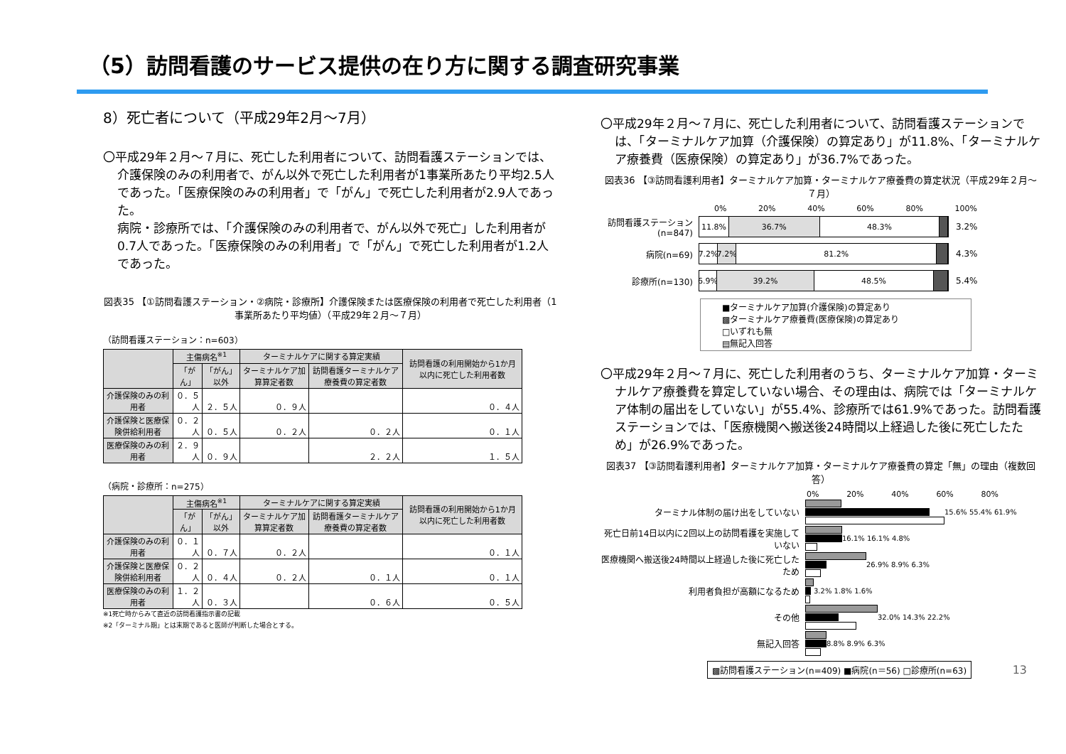（5）訪問看護のサービス提供の在り方に関する調査研究事業
8）死亡者について（平成29年2月～7月）
〇平成29年２月～７月に、死亡した利用者について、訪問看護ステーションでは、介護保険のみの利用者で、がん以外で死亡した利用者が1事業所あたり平均2.5人であった。「医療保険のみの利用者」で「がん」で死亡した利用者が2.9人であった。
病院・診療所では、「介護保険のみの利用者で、がん以外で死亡」した利用者が0.7人であった。「医療保険のみの利用者」で「がん」で死亡した利用者が1.2人であった。
図表35 【①訪問看護ステーション・②病院・診療所】介護保険または医療保険の利用者で死亡した利用者（1事業所あたり平均値）（平成29年２月～７月）
（訪問看護ステーション：n=603）
| | 主傷病名<sup>※1</sup> | | ターミナルケアに関する算定実績 | | 訪問看護の利用開始から1か月以内に死亡した利用者数 |
| --- | --- | --- | --- | --- | --- |
| | 「がん」 | 「がん」以外 | ターミナルケア加算算定者数 | 訪問看護ターミナルケア療養費の算定者数 | |
| 介護保険のみの利用者 | ０．５人 | ２．５人 | ０．９人 | | ０．４人 |
| 介護保険と医療保険併給利用者 | ０．２人 | ０．５人 | ０．２人 | ０．２人 | ０．１人 |
| 医療保険のみの利用者 | ２．９人 | ０．９人 | | ２．２人 | １．５人 |
（病院・診療所：n=275）
| | 主傷病名<sup>※1</sup> | | ターミナルケアに関する算定実績 | | 訪問看護の利用開始から1か月以内に死亡した利用者数 |
| --- | --- | --- | --- | --- | --- |
| | 「がん」 | 「がん」以外 | ターミナルケア加算算定者数 | 訪問看護ターミナルケア療養費の算定者数 | |
| 介護保険のみの利用者 | ０．１人 | ０．７人 | ０．２人 | | ０．１人 |
| 介護保険と医療保険併給利用者 | ０．２人 | ０．４人 | ０．２人 | ０．１人 | ０．１人 |
| 医療保険のみの利用者 | １．２人 | ０．３人 | | ０．６人 | ０．５人 |
※1死亡時からみて直近の訪問看護指示書の記載
※2「ターミナル期」とは末期であると医師が判断した場合とする。
〇平成29年２月～７月に、死亡した利用者について、訪問看護ステーションでは、「ターミナルケア加算（介護保険）の算定あり」が11.8%、「ターミナルケア療養費（医療保険）の算定あり」が36.7%であった。
図表36 【③訪問看護利用者】ターミナルケア加算・ターミナルケア療養費の算定状況（平成29年２月～７月）
0% 20% 40% 60% 80% 100%
訪問看護ステーション(n=847)
11.8% 36.7% 48.3%
3.2%
病院(n=69)
7.2% 7.2% 81.2%
4.3%
診療所(n=130)
6.9% 39.2% 48.5%
5.4%
■ターミナルケア加算(介護保険)の算定あり
▩ターミナルケア療養費(医療保険)の算定あり
□いずれも無
▤無記入回答
〇平成29年２月～７月に、死亡した利用者のうち、ターミナルケア加算・ターミナルケア療養費を算定していない場合、その理由は、病院では「ターミナルケア体制の届出をしていない」が55.4%、診療所では61.9%であった。訪問看護ステーションでは、「医療機関へ搬送後24時間以上経過した後に死亡したため」が26.9%であった。
図表37 【③訪問看護利用者】ターミナルケア加算・ターミナルケア療養費の算定「無」の理由（複数回答）
0% 20% 40% 60% 80%
ターミナル体制の届け出をしていない
15.6% 55.4% 61.9%
死亡日前14日以内に2回以上の訪問看護を実施していない
16.1% 16.1% 4.8%
医療機関へ搬送後24時間以上経過した後に死亡したため
26.9% 8.9% 6.3%
利用者負担が高額になるため
3.2% 1.8% 1.6%
その他
32.0% 14.3% 22.2%
無記入回答
8.8% 8.9% 6.3%
▩訪問看護ステーション(n=409) ■病院(n＝56) □診療所(n=63) 13